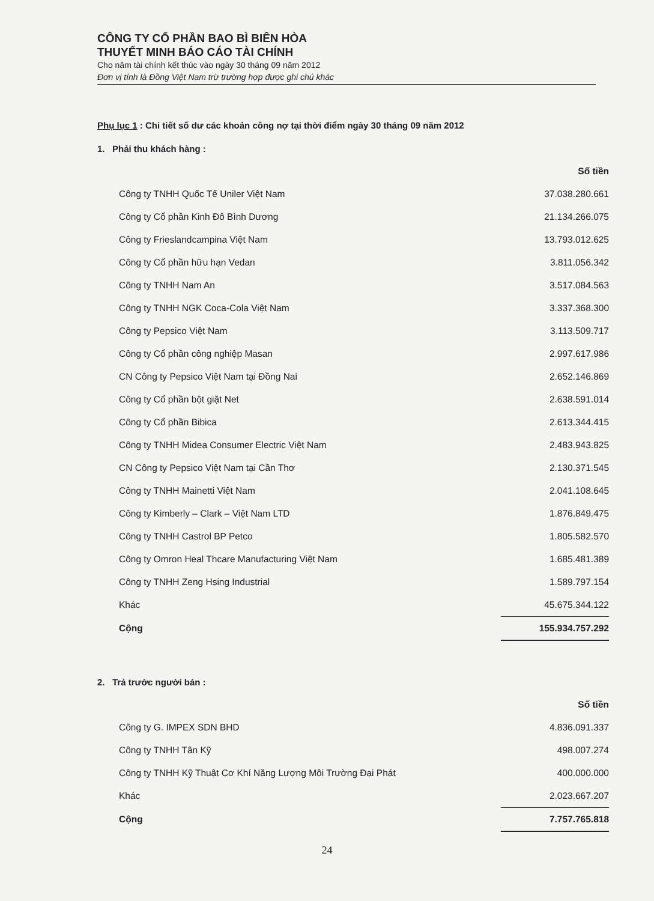CÔNG TY CỔ PHẦN BAO BÌ BIÊN HÒA
THUYẾT MINH BÁO CÁO TÀI CHÍNH
Cho năm tài chính kết thúc vào ngày 30 tháng 09 năm 2012
Đơn vị tính là Đồng Việt Nam trừ trường hợp được ghi chú khác
Phụ lục 1 : Chi tiết số dư các khoản công nợ tại thời điểm ngày 30 tháng 09 năm 2012
1. Phải thu khách hàng :
| | Số tiền |
| Công ty TNHH Quốc Tế Uniler Việt Nam | 37.038.280.661 |
| Công ty Cổ phần Kinh Đô Bình Dương | 21.134.266.075 |
| Công ty Frieslandcampina Việt Nam | 13.793.012.625 |
| Công ty Cổ phần hữu hạn Vedan | 3.811.056.342 |
| Công ty TNHH Nam An | 3.517.084.563 |
| Công ty TNHH NGK Coca-Cola Việt Nam | 3.337.368.300 |
| Công ty Pepsico Việt Nam | 3.113.509.717 |
| Công ty Cổ phần công nghiệp Masan | 2.997.617.986 |
| CN Công ty Pepsico Việt Nam tại Đồng Nai | 2.652.146.869 |
| Công ty Cổ phần bột giặt Net | 2.638.591.014 |
| Công ty Cổ phần Bibica | 2.613.344.415 |
| Công ty TNHH Midea Consumer Electric Việt Nam | 2.483.943.825 |
| CN Công ty Pepsico Việt Nam tại Cần Thơ | 2.130.371.545 |
| Công ty TNHH Mainetti Việt Nam | 2.041.108.645 |
| Công ty Kimberly – Clark – Việt Nam LTD | 1.876.849.475 |
| Công ty TNHH Castrol BP Petco | 1.805.582.570 |
| Công ty Omron Heal Thcare Manufacturing Việt Nam | 1.685.481.389 |
| Công ty TNHH Zeng Hsing Industrial | 1.589.797.154 |
| Khác | 45.675.344.122 |
| Cộng | 155.934.757.292 |
2. Trả trước người bán :
| | Số tiền |
| Công ty G. IMPEX SDN BHD | 4.836.091.337 |
| Công ty TNHH Tân Kỹ | 498.007.274 |
| Công ty TNHH Kỹ Thuật Cơ Khí Năng Lượng Môi Trường Đại Phát | 400.000.000 |
| Khác | 2.023.667.207 |
| Cộng | 7.757.765.818 |
24